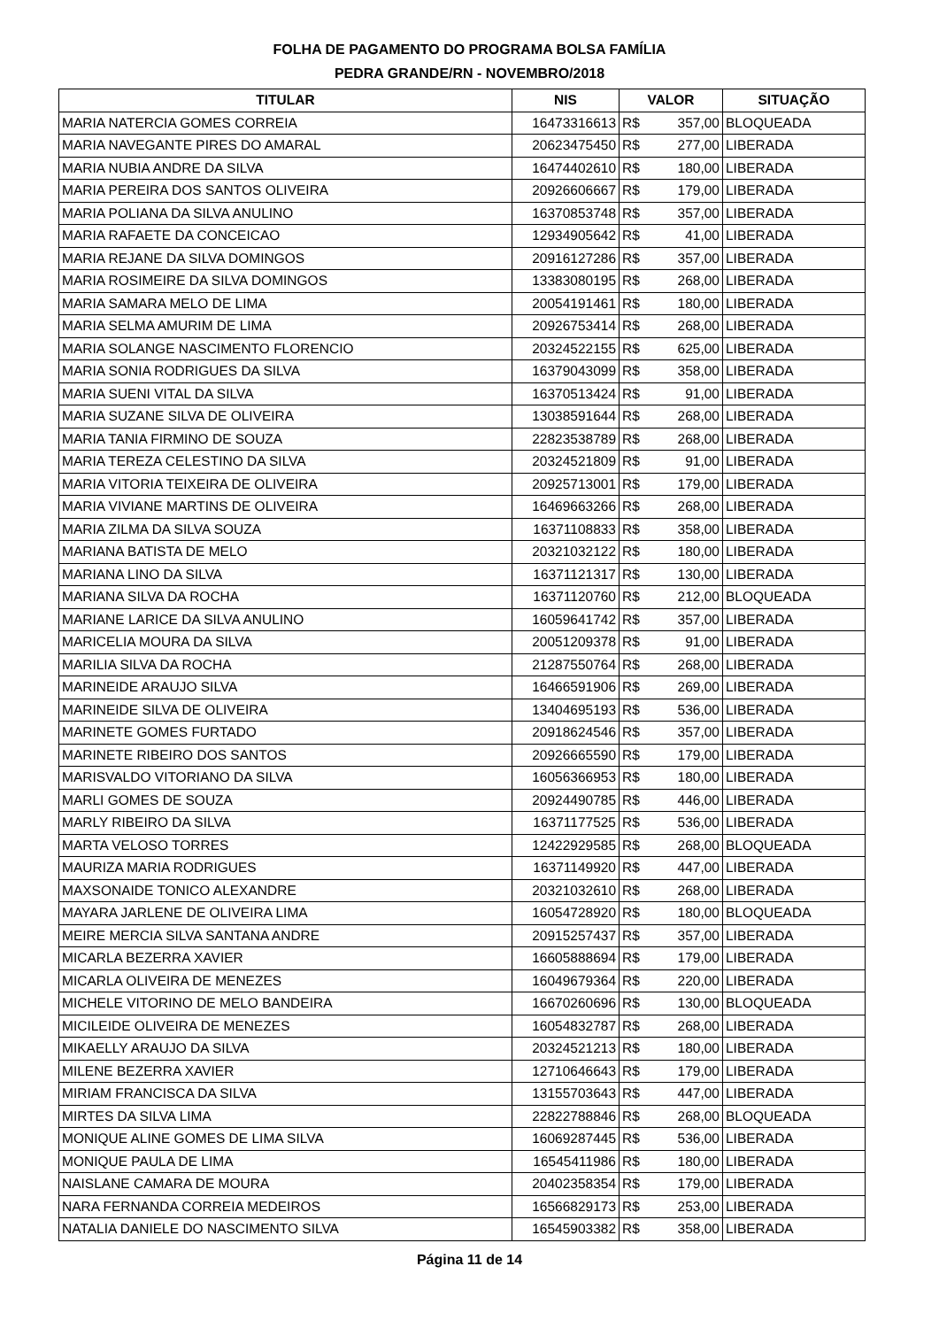FOLHA DE PAGAMENTO DO PROGRAMA BOLSA FAMÍLIA
PEDRA GRANDE/RN - NOVEMBRO/2018
| TITULAR | NIS | VALOR | SITUAÇÃO |
| --- | --- | --- | --- |
| MARIA NATERCIA GOMES CORREIA | 16473316613 | R$ 357,00 | BLOQUEADA |
| MARIA NAVEGANTE PIRES DO AMARAL | 20623475450 | R$ 277,00 | LIBERADA |
| MARIA NUBIA ANDRE DA SILVA | 16474402610 | R$ 180,00 | LIBERADA |
| MARIA PEREIRA DOS SANTOS OLIVEIRA | 20926606667 | R$ 179,00 | LIBERADA |
| MARIA POLIANA DA SILVA ANULINO | 16370853748 | R$ 357,00 | LIBERADA |
| MARIA RAFAETE DA CONCEICAO | 12934905642 | R$ 41,00 | LIBERADA |
| MARIA REJANE DA SILVA DOMINGOS | 20916127286 | R$ 357,00 | LIBERADA |
| MARIA ROSIMEIRE DA SILVA DOMINGOS | 13383080195 | R$ 268,00 | LIBERADA |
| MARIA SAMARA MELO DE LIMA | 20054191461 | R$ 180,00 | LIBERADA |
| MARIA SELMA AMURIM DE LIMA | 20926753414 | R$ 268,00 | LIBERADA |
| MARIA SOLANGE NASCIMENTO FLORENCIO | 20324522155 | R$ 625,00 | LIBERADA |
| MARIA SONIA RODRIGUES DA SILVA | 16379043099 | R$ 358,00 | LIBERADA |
| MARIA SUENI VITAL DA SILVA | 16370513424 | R$ 91,00 | LIBERADA |
| MARIA SUZANE SILVA DE OLIVEIRA | 13038591644 | R$ 268,00 | LIBERADA |
| MARIA TANIA FIRMINO DE SOUZA | 22823538789 | R$ 268,00 | LIBERADA |
| MARIA TEREZA CELESTINO DA SILVA | 20324521809 | R$ 91,00 | LIBERADA |
| MARIA VITORIA TEIXEIRA DE OLIVEIRA | 20925713001 | R$ 179,00 | LIBERADA |
| MARIA VIVIANE MARTINS DE OLIVEIRA | 16469663266 | R$ 268,00 | LIBERADA |
| MARIA ZILMA DA SILVA SOUZA | 16371108833 | R$ 358,00 | LIBERADA |
| MARIANA BATISTA DE MELO | 20321032122 | R$ 180,00 | LIBERADA |
| MARIANA LINO DA SILVA | 16371121317 | R$ 130,00 | LIBERADA |
| MARIANA SILVA DA ROCHA | 16371120760 | R$ 212,00 | BLOQUEADA |
| MARIANE LARICE DA SILVA ANULINO | 16059641742 | R$ 357,00 | LIBERADA |
| MARICELIA MOURA DA SILVA | 20051209378 | R$ 91,00 | LIBERADA |
| MARILIA SILVA DA ROCHA | 21287550764 | R$ 268,00 | LIBERADA |
| MARINEIDE ARAUJO SILVA | 16466591906 | R$ 269,00 | LIBERADA |
| MARINEIDE SILVA DE OLIVEIRA | 13404695193 | R$ 536,00 | LIBERADA |
| MARINETE GOMES FURTADO | 20918624546 | R$ 357,00 | LIBERADA |
| MARINETE RIBEIRO DOS SANTOS | 20926665590 | R$ 179,00 | LIBERADA |
| MARISVALDO VITORIANO DA SILVA | 16056366953 | R$ 180,00 | LIBERADA |
| MARLI GOMES DE SOUZA | 20924490785 | R$ 446,00 | LIBERADA |
| MARLY RIBEIRO DA SILVA | 16371177525 | R$ 536,00 | LIBERADA |
| MARTA VELOSO TORRES | 12422929585 | R$ 268,00 | BLOQUEADA |
| MAURIZA MARIA RODRIGUES | 16371149920 | R$ 447,00 | LIBERADA |
| MAXSONAIDE TONICO ALEXANDRE | 20321032610 | R$ 268,00 | LIBERADA |
| MAYARA JARLENE DE OLIVEIRA LIMA | 16054728920 | R$ 180,00 | BLOQUEADA |
| MEIRE MERCIA SILVA SANTANA ANDRE | 20915257437 | R$ 357,00 | LIBERADA |
| MICARLA BEZERRA XAVIER | 16605888694 | R$ 179,00 | LIBERADA |
| MICARLA OLIVEIRA DE MENEZES | 16049679364 | R$ 220,00 | LIBERADA |
| MICHELE VITORINO DE MELO BANDEIRA | 16670260696 | R$ 130,00 | BLOQUEADA |
| MICILEIDE OLIVEIRA DE MENEZES | 16054832787 | R$ 268,00 | LIBERADA |
| MIKAELLY ARAUJO DA SILVA | 20324521213 | R$ 180,00 | LIBERADA |
| MILENE BEZERRA XAVIER | 12710646643 | R$ 179,00 | LIBERADA |
| MIRIAM FRANCISCA DA SILVA | 13155703643 | R$ 447,00 | LIBERADA |
| MIRTES DA SILVA LIMA | 22822788846 | R$ 268,00 | BLOQUEADA |
| MONIQUE ALINE GOMES DE LIMA SILVA | 16069287445 | R$ 536,00 | LIBERADA |
| MONIQUE PAULA DE LIMA | 16545411986 | R$ 180,00 | LIBERADA |
| NAISLANE CAMARA DE MOURA | 20402358354 | R$ 179,00 | LIBERADA |
| NARA FERNANDA CORREIA MEDEIROS | 16566829173 | R$ 253,00 | LIBERADA |
| NATALIA DANIELE DO NASCIMENTO SILVA | 16545903382 | R$ 358,00 | LIBERADA |
Página 11 de 14